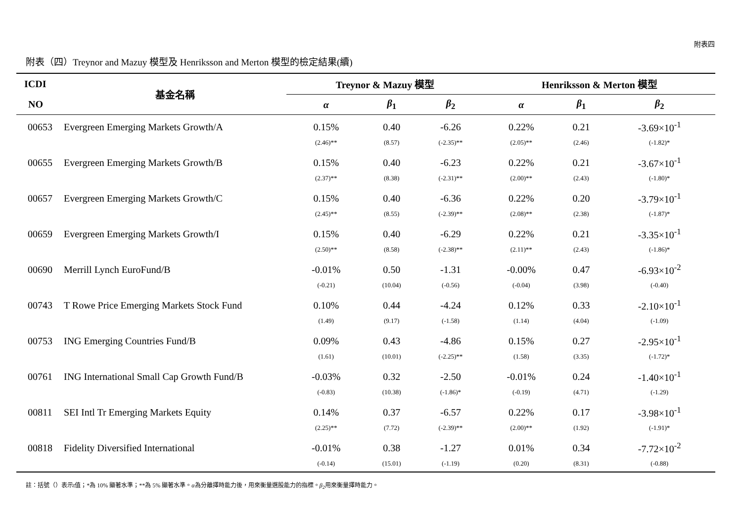附表四
附表（四）Treynor and Mazuy 模型及 Henriksson and Merton 模型的檢定結果(續)
| ICDI | 基金名稱 | Treynor & Mazuy 模型 | | | Henriksson & Merton 模型 | | |
| --- | --- | --- | --- | --- | --- | --- | --- |
| NO | | α | β<sub>1</sub> | β<sub>2</sub> | α | β<sub>1</sub> | β<sub>2</sub> |
| 00653 | Evergreen Emerging Markets Growth/A | 0.15% | 0.40 | -6.26 | 0.22% | 0.21 | -3.69×10<sup>-1</sup> |
| | | (2.46)** | (8.57) | (-2.35)** | (2.05)** | (2.46) | (-1.82)* |
| 00655 | Evergreen Emerging Markets Growth/B | 0.15% | 0.40 | -6.23 | 0.22% | 0.21 | -3.67×10<sup>-1</sup> |
| | | (2.37)** | (8.38) | (-2.31)** | (2.00)** | (2.43) | (-1.80)* |
| 00657 | Evergreen Emerging Markets Growth/C | 0.15% | 0.40 | -6.36 | 0.22% | 0.20 | -3.79×10<sup>-1</sup> |
| | | (2.45)** | (8.55) | (-2.39)** | (2.08)** | (2.38) | (-1.87)* |
| 00659 | Evergreen Emerging Markets Growth/I | 0.15% | 0.40 | -6.29 | 0.22% | 0.21 | -3.35×10<sup>-1</sup> |
| | | (2.50)** | (8.58) | (-2.38)** | (2.11)** | (2.43) | (-1.86)* |
| 00690 | Merrill Lynch EuroFund/B | -0.01% | 0.50 | -1.31 | -0.00% | 0.47 | -6.93×10<sup>-2</sup> |
| | | (-0.21) | (10.04) | (-0.56) | (-0.04) | (3.98) | (-0.40) |
| 00743 | T Rowe Price Emerging Markets Stock Fund | 0.10% | 0.44 | -4.24 | 0.12% | 0.33 | -2.10×10<sup>-1</sup> |
| | | (1.49) | (9.17) | (-1.58) | (1.14) | (4.04) | (-1.09) |
| 00753 | ING Emerging Countries Fund/B | 0.09% | 0.43 | -4.86 | 0.15% | 0.27 | -2.95×10<sup>-1</sup> |
| | | (1.61) | (10.01) | (-2.25)** | (1.58) | (3.35) | (-1.72)* |
| 00761 | ING International Small Cap Growth Fund/B | -0.03% | 0.32 | -2.50 | -0.01% | 0.24 | -1.40×10<sup>-1</sup> |
| | | (-0.83) | (10.38) | (-1.86)* | (-0.19) | (4.71) | (-1.29) |
| 00811 | SEI Intl Tr Emerging Markets Equity | 0.14% | 0.37 | -6.57 | 0.22% | 0.17 | -3.98×10<sup>-1</sup> |
| | | (2.25)** | (7.72) | (-2.39)** | (2.00)** | (1.92) | (-1.91)* |
| 00818 | Fidelity Diversified International | -0.01% | 0.38 | -1.27 | 0.01% | 0.34 | -7.72×10<sup>-2</sup> |
| | | (-0.14) | (15.01) | (-1.19) | (0.20) | (8.31) | (-0.88) |
註：括號（）表示t值；*為 10% 顯著水準；**為 5% 顯著水準。α為分離擇時能力後，用來衡量選股能力的指標。β<sub>2</sub>用來衡量擇時能力。